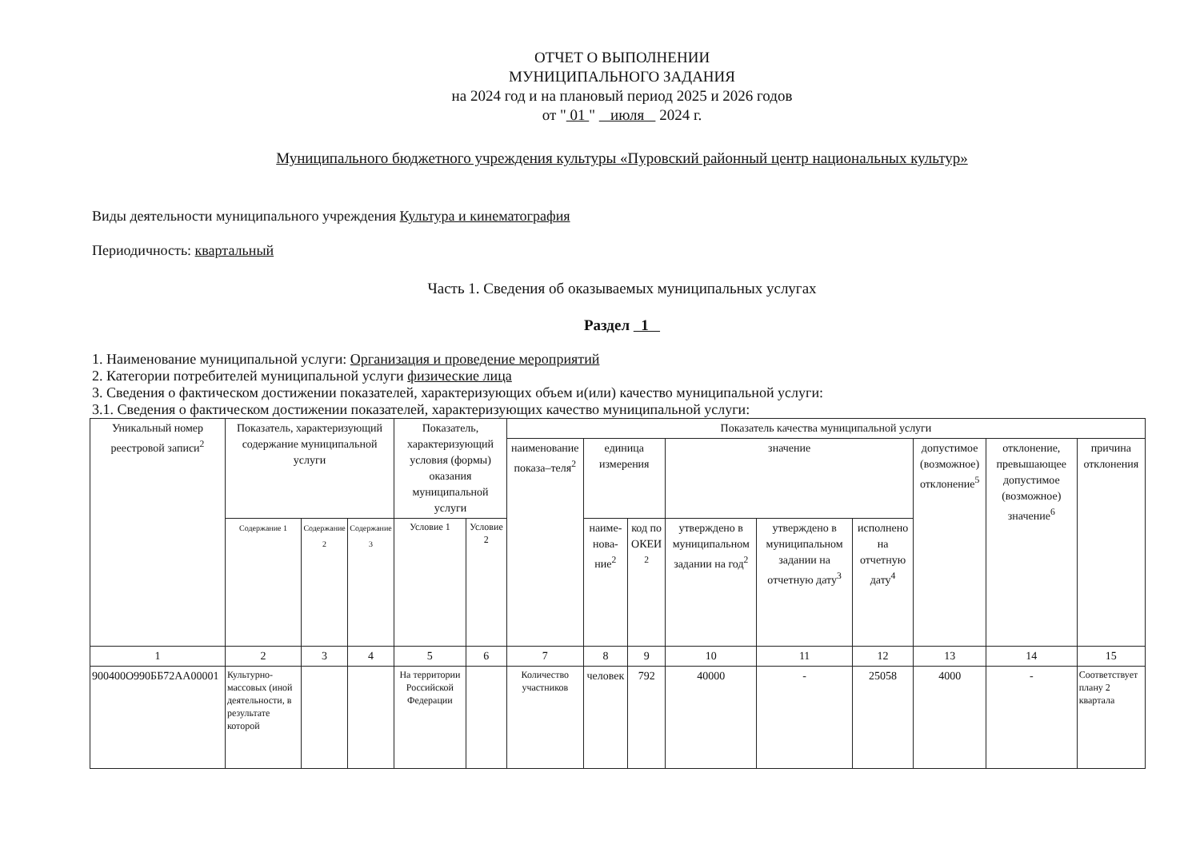ОТЧЕТ О ВЫПОЛНЕНИИ
МУНИЦИПАЛЬНОГО ЗАДАНИЯ
на 2024 год и на плановый период 2025 и 2026 годов
от " 01 " июля 2024 г.
Муниципального бюджетного учреждения культуры «Пуровский районный центр национальных культур»
Виды деятельности муниципального учреждения Культура и кинематография
Периодичность: квартальный
Часть 1. Сведения об оказываемых муниципальных услугах
Раздел 1
1. Наименование муниципальной услуги: Организация и проведение мероприятий
2. Категории потребителей муниципальной услуги физические лица
3. Сведения о фактическом достижении показателей, характеризующих объем и(или) качество муниципальной услуги:
3.1. Сведения о фактическом достижении показателей, характеризующих качество муниципальной услуги:
| Уникальный номер реестровой записи<sup>2</sup> | Показатель, характеризующий содержание муниципальной услуги | | | Показатель, характеризующий условия (формы) оказания муниципальной услуги | | Показатель качества муниципальной услуги | | | | | | | | |
| --- | --- | --- | --- | --- | --- | --- | --- | --- | --- | --- | --- | --- | --- | --- |
| | | | | | | наименование показа–теля<sup>2</sup> | единица измерения | | значение | | | допустимое (возможное) отклонение<sup>5</sup> | отклонение, превышающее допустимое (возможное) значение<sup>6</sup> | причина отклонения |
| | Содержание 1 | Содержание 2 | Содержание 3 | Условие 1 | Условие 2 | | наиме-нова-ние<sup>2</sup> | код по ОКЕИ <sup>2</sup> | утверждено в муниципальном задании на год<sup>2</sup> | утверждено в муниципальном задании на отчетную дату<sup>3</sup> | исполнено на отчетную дату<sup>4</sup> | | | |
| 1 | 2 | 3 | 4 | 5 | 6 | 7 | 8 | 9 | 10 | 11 | 12 | 13 | 14 | 15 |
| 900400О990ББ72АА00001 | Культурно-массовых (иной деятельности, в результате которой | | | На территории Российской Федерации | | Количество участников | человек | 792 | 40000 | - | 25058 | 4000 | - | Соответствует плану 2 квартала |